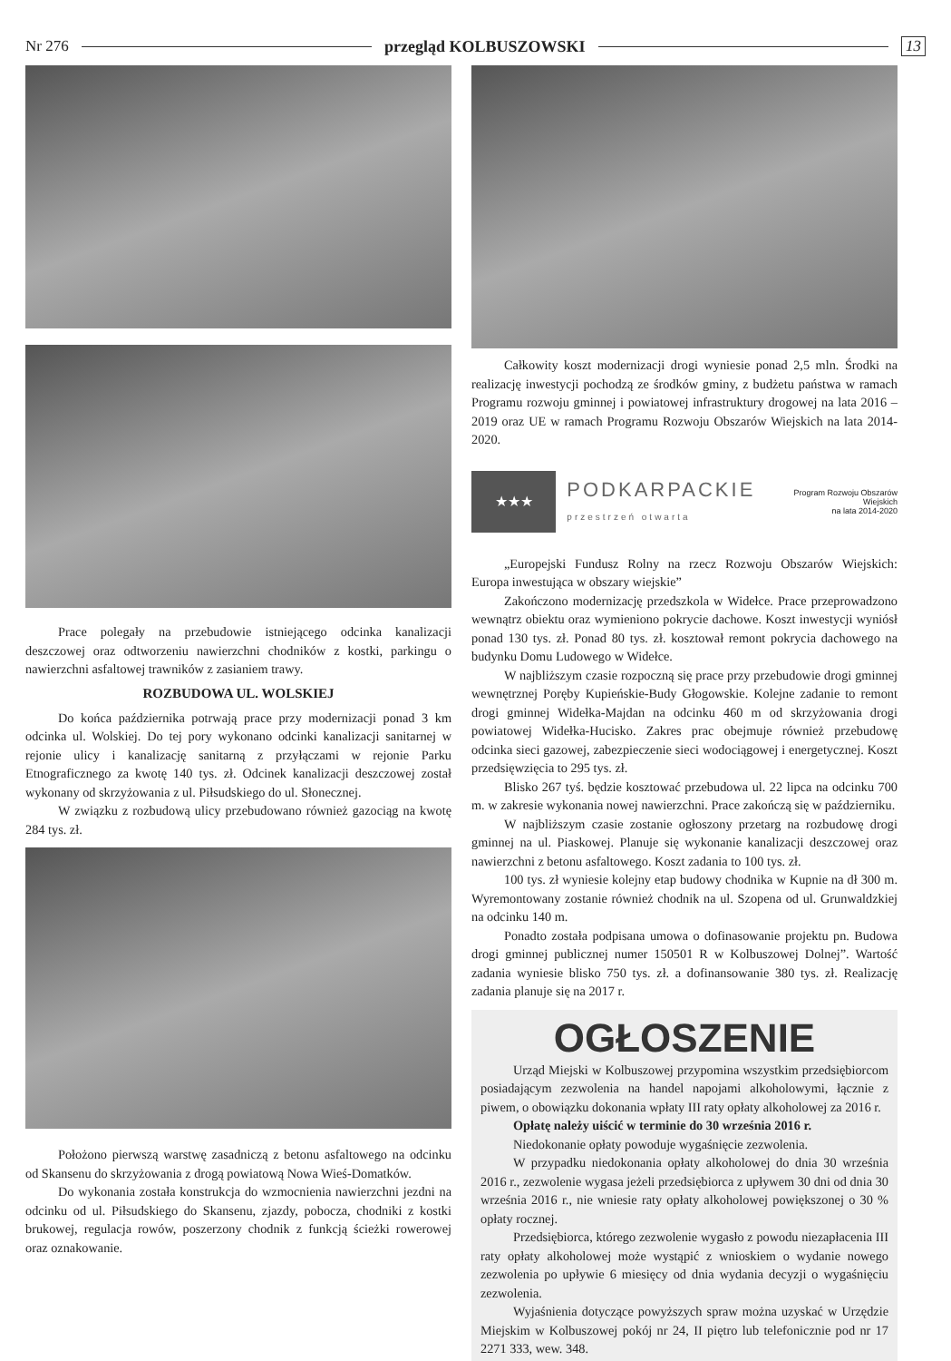Nr 276 przegląd KOLBUSZOWSKI 13
Prace polegały na przebudowie istniejącego odcinka kanalizacji deszczowej oraz odtworzeniu nawierzchni chodników z kostki, parkingu o nawierzchni asfaltowej trawników z zasianiem trawy.
ROZBUDOWA UL. WOLSKIEJ
Do końca października potrwają prace przy modernizacji ponad 3 km odcinka ul. Wolskiej. Do tej pory wykonano odcinki kanalizacji sanitarnej w rejonie ulicy i kanalizację sanitarną z przyłączami w rejonie Parku Etnograficznego za kwotę 140 tys. zł. Odcinek kanalizacji deszczowej został wykonany od skrzyżowania z ul. Piłsudskiego do ul. Słonecznej.
W związku z rozbudową ulicy przebudowano również gazociąg na kwotę 284 tys. zł.
Położono pierwszą warstwę zasadniczą z betonu asfaltowego na odcinku od Skansenu do skrzyżowania z drogą powiatową Nowa Wieś-Domatków.
Do wykonania została konstrukcja do wzmocnienia nawierzchni jezdni na odcinku od ul. Piłsudskiego do Skansenu, zjazdy, pobocza, chodniki z kostki brukowej, regulacja rowów, poszerzony chodnik z funkcją ścieżki rowerowej oraz oznakowanie.
Całkowity koszt modernizacji drogi wyniesie ponad 2,5 mln. Środki na realizację inwestycji pochodzą ze środków gminy, z budżetu państwa w ramach Programu rozwoju gminnej i powiatowej infrastruktury drogowej na lata 2016 – 2019 oraz UE w ramach Programu Rozwoju Obszarów Wiejskich na lata 2014-2020.
★★★
PODKARPACKIE
przestrzeń otwarta
Program Rozwoju Obszarów Wiejskich
na lata 2014-2020
„Europejski Fundusz Rolny na rzecz Rozwoju Obszarów Wiejskich: Europa inwestująca w obszary wiejskie”
Zakończono modernizację przedszkola w Widełce. Prace przeprowadzono wewnątrz obiektu oraz wymieniono pokrycie dachowe. Koszt inwestycji wyniósł ponad 130 tys. zł. Ponad 80 tys. zł. kosztował remont pokrycia dachowego na budynku Domu Ludowego w Widełce.
W najbliższym czasie rozpoczną się prace przy przebudowie drogi gminnej wewnętrznej Poręby Kupieńskie-Budy Głogowskie. Kolejne zadanie to remont drogi gminnej Widełka-Majdan na odcinku 460 m od skrzyżowania drogi powiatowej Widełka-Hucisko. Zakres prac obejmuje również przebudowę odcinka sieci gazowej, zabezpieczenie sieci wodociągowej i energetycznej. Koszt przedsięwzięcia to 295 tys. zł.
Blisko 267 tyś. będzie kosztować przebudowa ul. 22 lipca na odcinku 700 m. w zakresie wykonania nowej nawierzchni. Prace zakończą się w październiku.
W najbliższym czasie zostanie ogłoszony przetarg na rozbudowę drogi gminnej na ul. Piaskowej. Planuje się wykonanie kanalizacji deszczowej oraz nawierzchni z betonu asfaltowego. Koszt zadania to 100 tys. zł.
100 tys. zł wyniesie kolejny etap budowy chodnika w Kupnie na dł 300 m. Wyremontowany zostanie również chodnik na ul. Szopena od ul. Grunwaldzkiej na odcinku 140 m.
Ponadto została podpisana umowa o dofinasowanie projektu pn. Budowa drogi gminnej publicznej numer 150501 R w Kolbuszowej Dolnej”. Wartość zadania wyniesie blisko 750 tys. zł. a dofinansowanie 380 tys. zł. Realizację zadania planuje się na 2017 r.
OGŁOSZENIE
Urząd Miejski w Kolbuszowej przypomina wszystkim przedsiębiorcom posiadającym zezwolenia na handel napojami alkoholowymi, łącznie z piwem, o obowiązku dokonania wpłaty III raty opłaty alkoholowej za 2016 r.
Opłatę należy uiścić w terminie do 30 września 2016 r.
Niedokonanie opłaty powoduje wygaśnięcie zezwolenia.
W przypadku niedokonania opłaty alkoholowej do dnia 30 września 2016 r., zezwolenie wygasa jeżeli przedsiębiorca z upływem 30 dni od dnia 30 września 2016 r., nie wniesie raty opłaty alkoholowej powiększonej o 30 % opłaty rocznej.
Przedsiębiorca, którego zezwolenie wygasło z powodu niezapłacenia III raty opłaty alkoholowej może wystąpić z wnioskiem o wydanie nowego zezwolenia po upływie 6 miesięcy od dnia wydania decyzji o wygaśnięciu zezwolenia.
Wyjaśnienia dotyczące powyższych spraw można uzyskać w Urzędzie Miejskim w Kolbuszowej pokój nr 24, II piętro lub telefonicznie pod nr 17 2271 333, wew. 348.